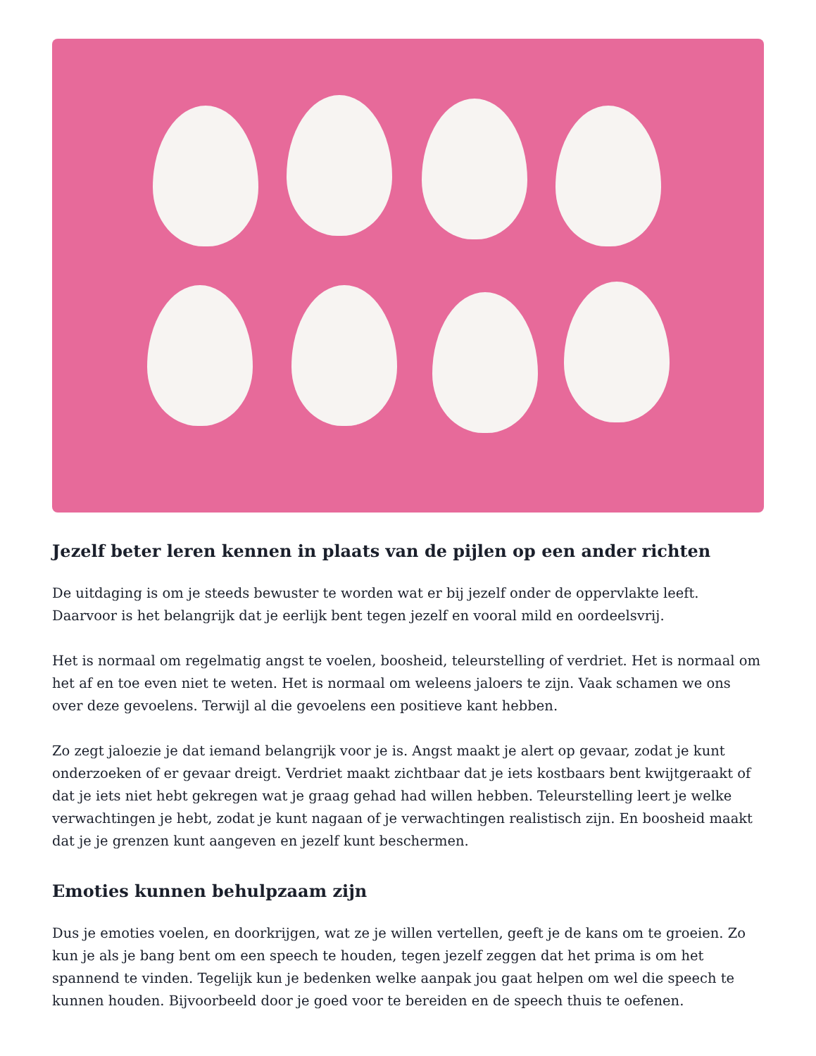Jezelf beter leren kennen in plaats van de pijlen op een ander richten
De uitdaging is om je steeds bewuster te worden wat er bij jezelf onder de oppervlakte leeft. Daarvoor is het belangrijk dat je eerlijk bent tegen jezelf en vooral mild en oordeelsvrij.
Het is normaal om regelmatig angst te voelen, boosheid, teleurstelling of verdriet. Het is normaal om het af en toe even niet te weten. Het is normaal om weleens jaloers te zijn. Vaak schamen we ons over deze gevoelens. Terwijl al die gevoelens een positieve kant hebben.
Zo zegt jaloezie je dat iemand belangrijk voor je is. Angst maakt je alert op gevaar, zodat je kunt onderzoeken of er gevaar dreigt. Verdriet maakt zichtbaar dat je iets kostbaars bent kwijtgeraakt of dat je iets niet hebt gekregen wat je graag gehad had willen hebben. Teleurstelling leert je welke verwachtingen je hebt, zodat je kunt nagaan of je verwachtingen realistisch zijn. En boosheid maakt dat je je grenzen kunt aangeven en jezelf kunt beschermen.
Emoties kunnen behulpzaam zijn
Dus je emoties voelen, en doorkrijgen, wat ze je willen vertellen, geeft je de kans om te groeien. Zo kun je als je bang bent om een speech te houden, tegen jezelf zeggen dat het prima is om het spannend te vinden. Tegelijk kun je bedenken welke aanpak jou gaat helpen om wel die speech te kunnen houden. Bijvoorbeeld door je goed voor te bereiden en de speech thuis te oefenen.